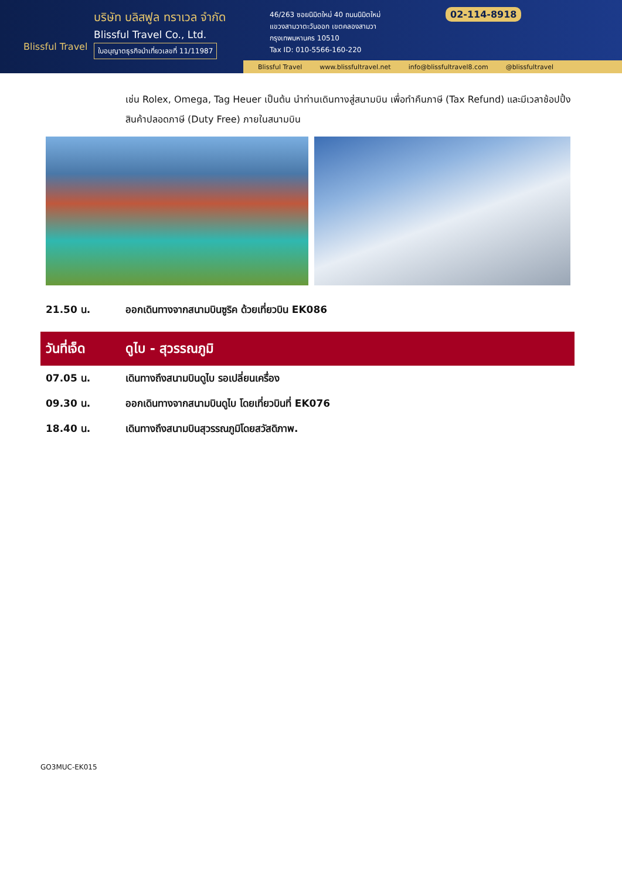Blissful Travel
บริษัท บลิสฟูล ทราเวล จำกัด
Blissful Travel Co., Ltd.
ใบอนุญาตธุรกิจนำเที่ยวเลขที่ 11/11987
46/263 ซอยนิมิตใหม่ 40 ถนนนิมิตใหม่
แขวงสามวาตะวันออก เขตคลองสามวา
กรุงเทพมหานคร 10510
Tax ID: 010-5566-160-220
02-114-8918
Blissful Travel www.blissfultravel.net info@blissfultravel8.com @blissfultravel
เช่น Rolex, Omega, Tag Heuer เป็นต้น นำท่านเดินทางสู่สนามบิน เพื่อทำคืนภาษี (Tax Refund) และมีเวลาช้อปปิ้งสินค้าปลอดภาษี (Duty Free) ภายในสนามบิน
21.50 น. ออกเดินทางจากสนามบินซูริค ด้วยเที่ยวบิน EK086
วันที่เจ็ด ดูไบ - สุวรรณภูมิ
07.05 น. เดินทางถึงสนามบินดูไบ รอเปลี่ยนเครื่อง
09.30 น. ออกเดินทางจากสนามบินดูไบ โดยเที่ยวบินที่ EK076
18.40 น. เดินทางถึงสนามบินสุวรรณภูมิโดยสวัสดิภาพ.
GO3MUC-EK015